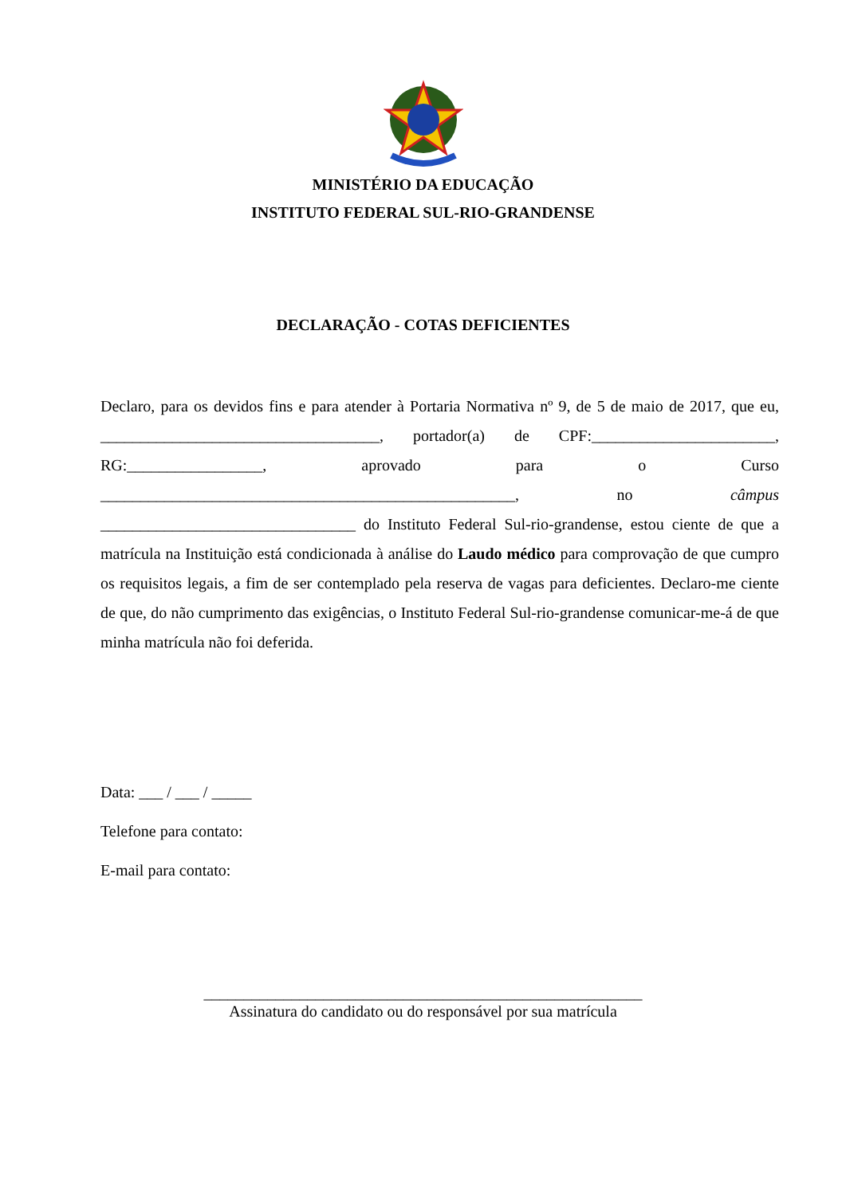MINISTÉRIO DA EDUCAÇÃO
INSTITUTO FEDERAL SUL-RIO-GRANDENSE
DECLARAÇÃO - COTAS DEFICIENTES
Declaro, para os devidos fins e para atender à Portaria Normativa nº 9, de 5 de maio de 2017, que eu, ___________________________________, portador(a) de CPF:_______________________, RG:_________________, aprovado para o Curso ____________________________________________________, no câmpus ________________________________ do Instituto Federal Sul-rio-grandense, estou ciente de que a matrícula na Instituição está condicionada à análise do Laudo médico para comprovação de que cumpro os requisitos legais, a fim de ser contemplado pela reserva de vagas para deficientes. Declaro-me ciente de que, do não cumprimento das exigências, o Instituto Federal Sul-rio-grandense comunicar-me-á de que minha matrícula não foi deferida.
Data: ___ / ___ / _____
Telefone para contato:
E-mail para contato:
_______________________________________________________
Assinatura do candidato ou do responsável por sua matrícula